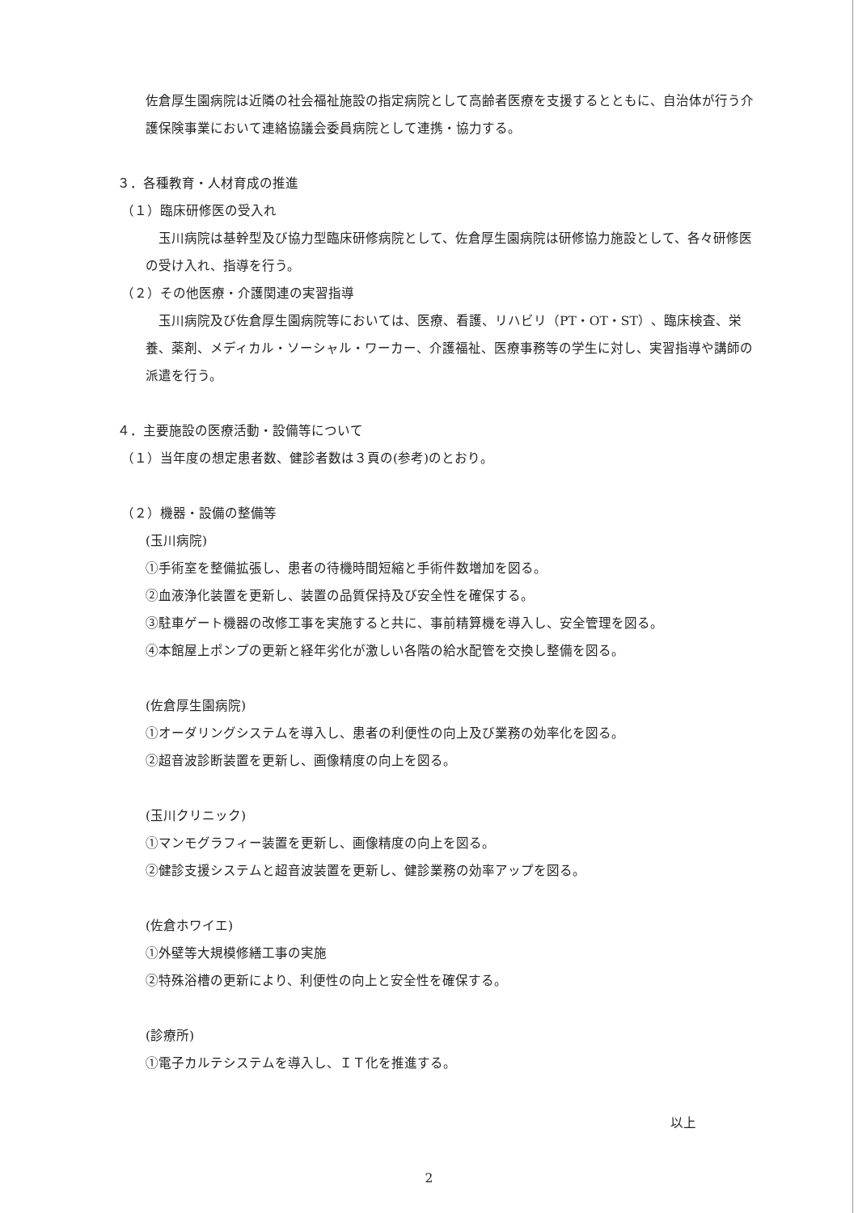佐倉厚生園病院は近隣の社会福祉施設の指定病院として高齢者医療を支援するとともに、自治体が行う介護保険事業において連絡協議会委員病院として連携・協力する。
３．各種教育・人材育成の推進
（１）臨床研修医の受入れ
　玉川病院は基幹型及び協力型臨床研修病院として、佐倉厚生園病院は研修協力施設として、各々研修医の受け入れ、指導を行う。
（２）その他医療・介護関連の実習指導
　玉川病院及び佐倉厚生園病院等においては、医療、看護、リハビリ（PT・OT・ST）、臨床検査、栄養、薬剤、メディカル・ソーシャル・ワーカー、介護福祉、医療事務等の学生に対し、実習指導や講師の派遣を行う。
４．主要施設の医療活動・設備等について
（１）当年度の想定患者数、健診者数は３頁の(参考)のとおり。
（２）機器・設備の整備等
(玉川病院)
①手術室を整備拡張し、患者の待機時間短縮と手術件数増加を図る。
②血液浄化装置を更新し、装置の品質保持及び安全性を確保する。
③駐車ゲート機器の改修工事を実施すると共に、事前精算機を導入し、安全管理を図る。
④本館屋上ポンプの更新と経年劣化が激しい各階の給水配管を交換し整備を図る。
(佐倉厚生園病院)
①オーダリングシステムを導入し、患者の利便性の向上及び業務の効率化を図る。
②超音波診断装置を更新し、画像精度の向上を図る。
(玉川クリニック)
①マンモグラフィー装置を更新し、画像精度の向上を図る。
②健診支援システムと超音波装置を更新し、健診業務の効率アップを図る。
(佐倉ホワイエ)
①外壁等大規模修繕工事の実施
②特殊浴槽の更新により、利便性の向上と安全性を確保する。
(診療所)
①電子カルテシステムを導入し、ＩＴ化を推進する。
以上
2